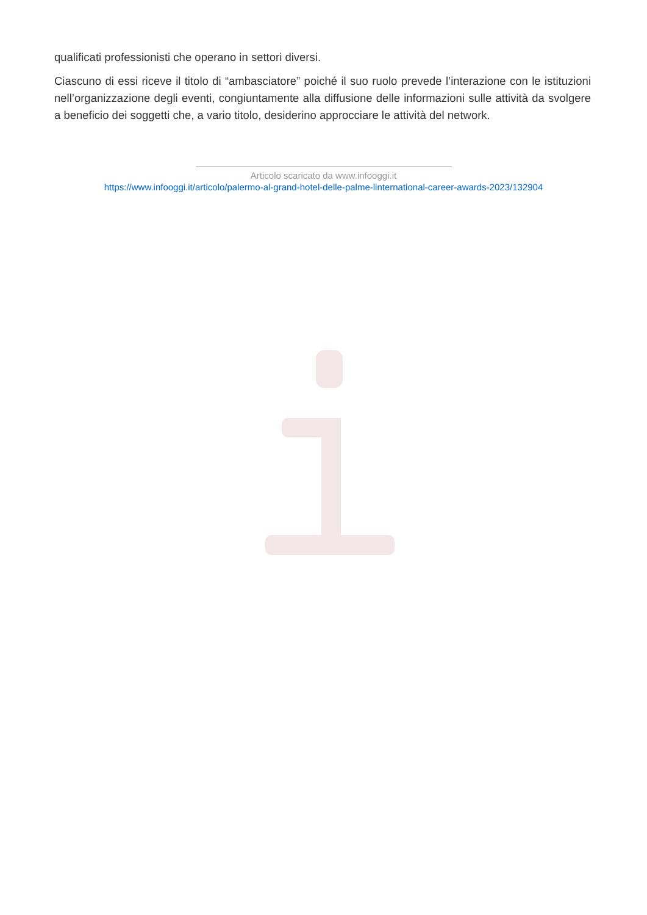qualificati professionisti che operano in settori diversi.
Ciascuno di essi riceve il titolo di “ambasciatore” poiché il suo ruolo prevede l’interazione con le istituzioni nell’organizzazione degli eventi, congiuntamente alla diffusione delle informazioni sulle attività da svolgere a beneficio dei soggetti che, a vario titolo, desiderino approcciare le attività del network.
Articolo scaricato da www.infooggi.it
https://www.infooggi.it/articolo/palermo-al-grand-hotel-delle-palme-linternational-career-awards-2023/132904